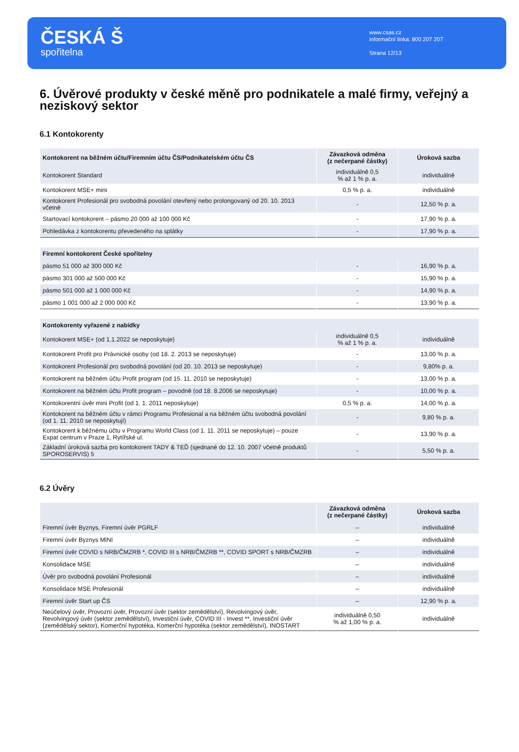ČESKÁ Š
spořitelna
www.csas.cz
informační linka: 800 207 207
Strana 12/13
6. Úvěrové produkty v české měně pro podnikatele a malé firmy, veřejný a neziskový sektor
6.1 Kontokorenty
| Kontokorent na běžném účtu/Firemním účtu ČS/Podnikatelském účtu ČS | Závazková odměna (z nečerpané částky) | Úroková sazba |
| --- | --- | --- |
| Kontokorent Standard | individuálně 0,5 % až 1 % p. a. | individuálně |
| Kontokorent MSE+ mini | 0,5 % p. a. | individuálně |
| Kontokorent Profesionál pro svobodná povolání otevřený nebo prolongovaný od 20. 10. 2013 včetně | - | 12,50 % p. a. |
| Startovací kontokorent – pásmo 20 000 až 100 000 Kč | - | 17,90 % p. a. |
| Pohledávka z kontokorentu převedeného na splátky | - | 17,90 % p. a. |
| Firemní kontokorent České spořitelny | | |
| pásmo 51 000 až 300 000 Kč | - | 16,90 % p. a. |
| pásmo 301 000 až 500 000 Kč | - | 15,90 % p. a. |
| pásmo 501 000 až 1 000 000 Kč | - | 14,90 % p. a. |
| pásmo 1 001 000 až 2 000 000 Kč | - | 13,90 % p. a. |
| Kontokorenty vyřazené z nabídky | | |
| Kontokorent MSE+ (od 1.1.2022 se neposkytuje) | individuálně 0,5 % až 1 % p. a. | individuálně |
| Kontokorent Profit pro Právnické osoby (od 18. 2. 2013 se neposkytuje) | - | 13,00 % p. a. |
| Kontokorent Profesionál pro svobodná povolání (od 20. 10. 2013 se neposkytuje) | - | 9,80% p. a. |
| Kontokorent na běžném účtu Profit program (od 15. 11. 2010 se neposkytuje) | - | 13,00 % p. a. |
| Kontokorent na běžném účtu Profit program – povodně (od 18. 8.2006 se neposkytuje) | - | 10,00 % p. a. |
| Kontokorentní úvěr mini Profit (od 1. 1. 2011 neposkytuje) | 0,5 % p. a. | 14,00 % p. a. |
| Kontokorent na běžném účtu v rámci Programu Profesional a na běžném účtu svobodná povolání (od 1. 11. 2010 se neposkytují) | - | 9,80 % p. a. |
| Kontokorent k běžnému účtu v Programu World Class (od 1. 11. 2011 se neposkytuje) – pouze Expat centrum v Praze 1, Rytířské ul. | - | 13,90 % p. a. |
| Základní úroková sazba pro kontokorent TADY & TEĎ (sjednané do 12. 10. 2007 včetně produktů SPOROSERVIS) 5 | - | 5,50 % p. a. |
6.2 Úvěry
| | Závazková odměna (z nečerpané částky) | Úroková sazba |
| --- | --- | --- |
| Firemní úvěr Byznys, Firemní úvěr PGRLF | – | individuálně |
| Firemní úvěr Byznys MINI | – | individuálně |
| Firemní úvěr COVID s NRB/ČMZRB *, COVID III s NRB/ČMZRB **, COVID SPORT s NRB/ČMZRB | – | individuálně |
| Konsolidace MSE | – | individuálně |
| Úvěr pro svobodná povolání Profesionál | – | individuálně |
| Konsolidace MSE Profesionál | – | individuálně |
| Firemní úvěr Start up ČS | – | 12,90 % p. a. |
| Neúčelový úvěr, Provozní úvěr, Provozní úvěr (sektor zemědělství), Revolvingový úvěr, Revolvingový úvěr (sektor zemědělství), Investiční úvěr, COVID III - Invest **, Investiční úvěr (zemědělský sektor), Komerční hypotéka, Komerční hypotéka (sektor zemědělství), INOSTART | individuálně 0,50 % až 1,00 % p. a. | individuálně |